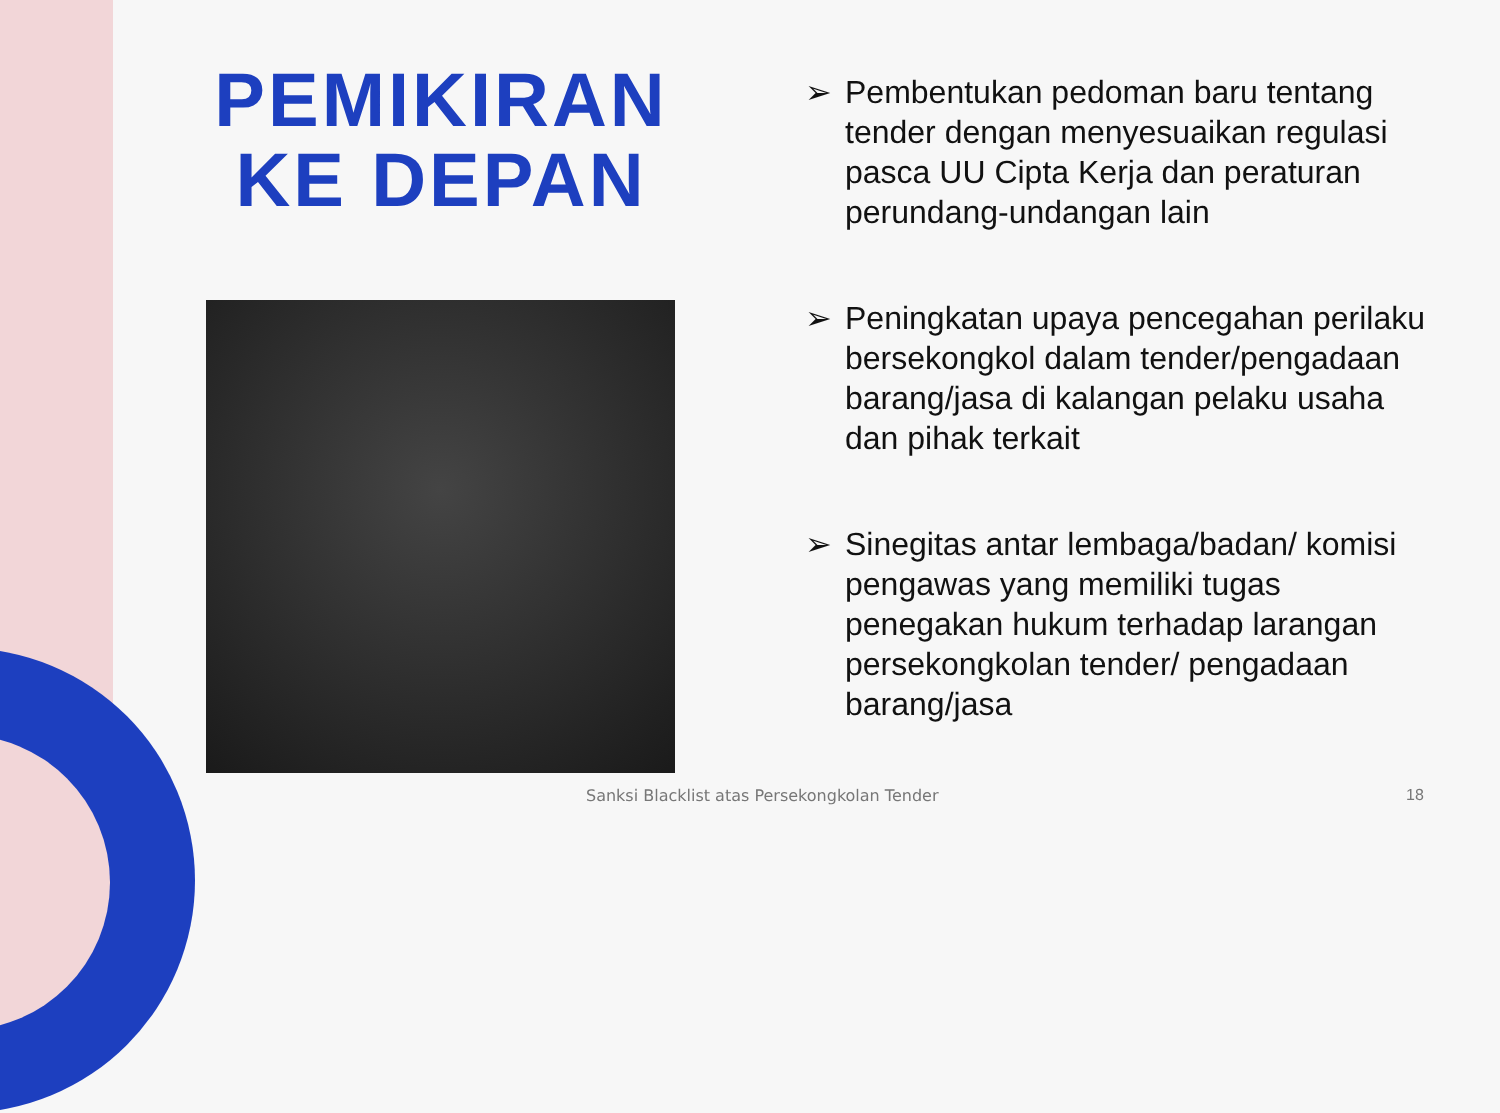PEMIKIRAN
KE DEPAN
➢ Pembentukan pedoman baru tentang tender dengan menyesuaikan regulasi pasca UU Cipta Kerja dan peraturan perundang-undangan lain
➢ Peningkatan upaya pencegahan perilaku bersekongkol dalam tender/pengadaan barang/jasa di kalangan pelaku usaha dan pihak terkait
➢ Sinegitas antar lembaga/badan/ komisi pengawas yang memiliki tugas penegakan hukum terhadap larangan persekongkolan tender/ pengadaan barang/jasa
Sanksi Blacklist atas Persekongkolan Tender
18